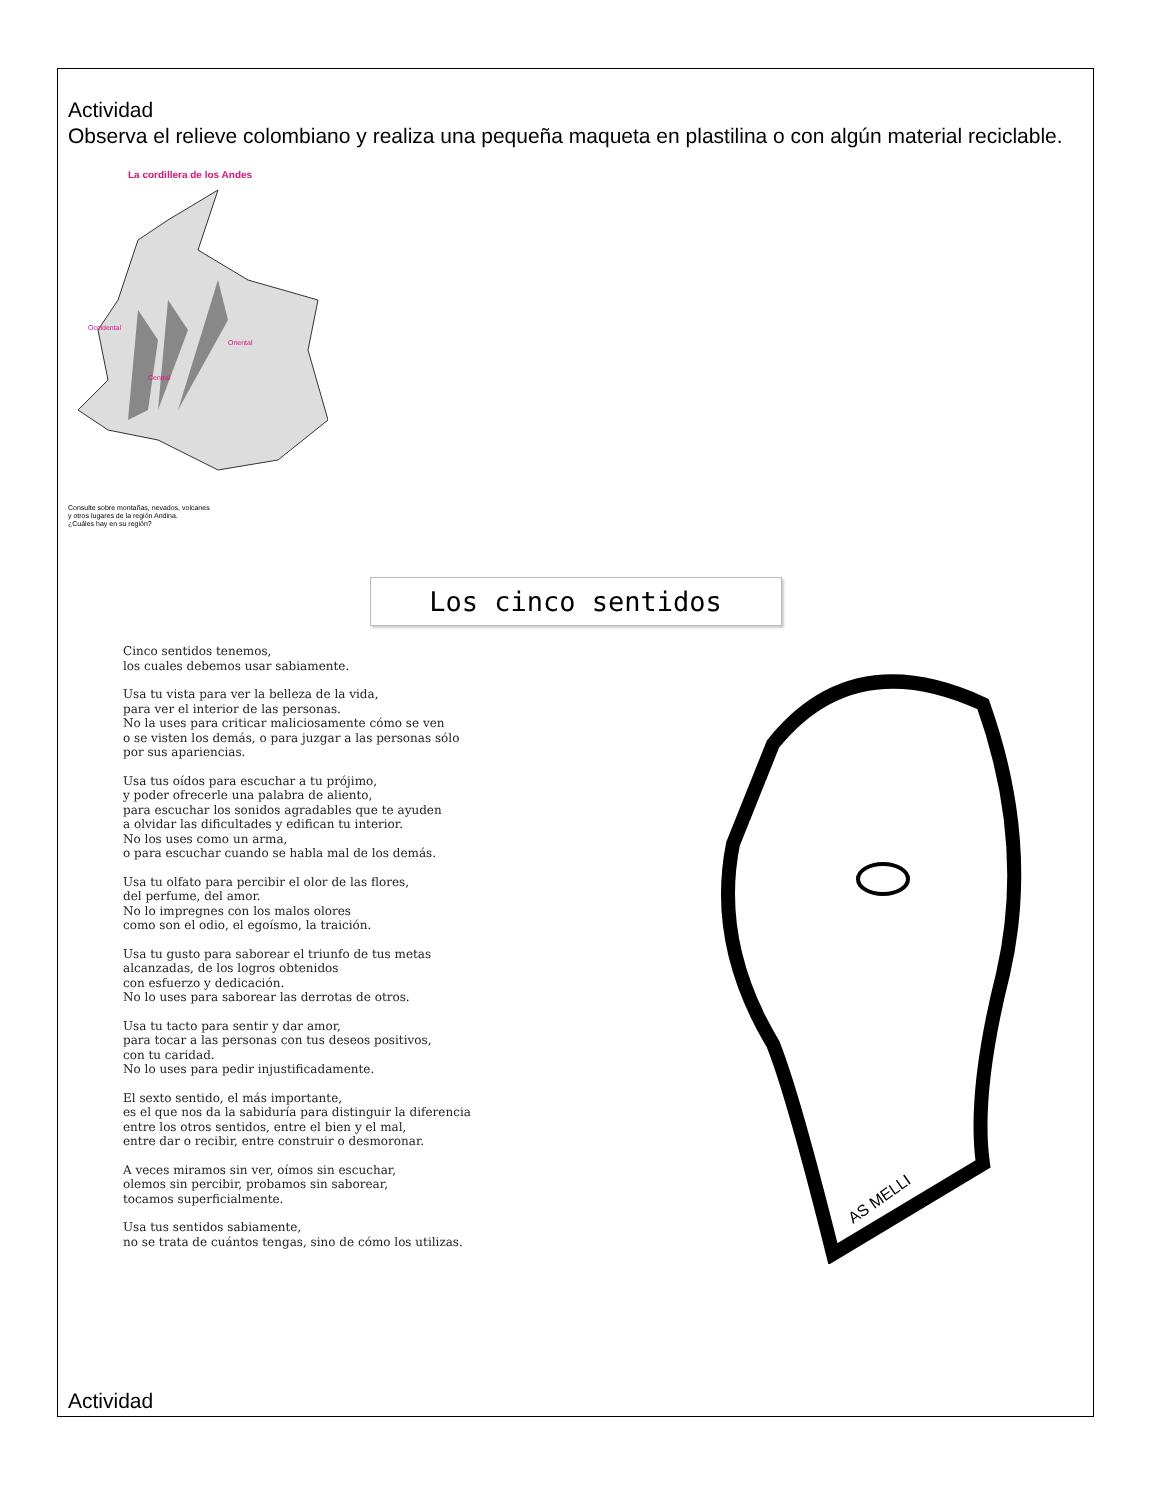Actividad
Observa el relieve colombiano y realiza una pequeña maqueta en plastilina o con algún material reciclable.
La cordillera de los Andes
Occidental
Oriental
Central
Consulte sobre montañas, nevados, volcanes
y otros lugares de la región Andina.
¿Cuáles hay en su región?
Los cinco sentidos
Cinco sentidos tenemos,
los cuales debemos usar sabiamente.
Usa tu vista para ver la belleza de la vida,
para ver el interior de las personas.
No la uses para criticar maliciosamente cómo se ven
o se visten los demás, o para juzgar a las personas sólo
por sus apariencias.
Usa tus oídos para escuchar a tu prójimo,
y poder ofrecerle una palabra de aliento,
para escuchar los sonidos agradables que te ayuden
a olvidar las dificultades y edifican tu interior.
No los uses como un arma,
o para escuchar cuando se habla mal de los demás.
Usa tu olfato para percibir el olor de las flores,
del perfume, del amor.
No lo impregnes con los malos olores
como son el odio, el egoísmo, la traición.
Usa tu gusto para saborear el triunfo de tus metas
alcanzadas, de los logros obtenidos
con esfuerzo y dedicación.
No lo uses para saborear las derrotas de otros.
Usa tu tacto para sentir y dar amor,
para tocar a las personas con tus deseos positivos,
con tu caridad.
No lo uses para pedir injustificadamente.
El sexto sentido, el más importante,
es el que nos da la sabiduría para distinguir la diferencia
entre los otros sentidos, entre el bien y el mal,
entre dar o recibir, entre construir o desmoronar.
A veces miramos sin ver, oímos sin escuchar,
olemos sin percibir, probamos sin saborear,
tocamos superficialmente.
Usa tus sentidos sabiamente,
no se trata de cuántos tengas, sino de cómo los utilizas.
AS MELLI
Actividad